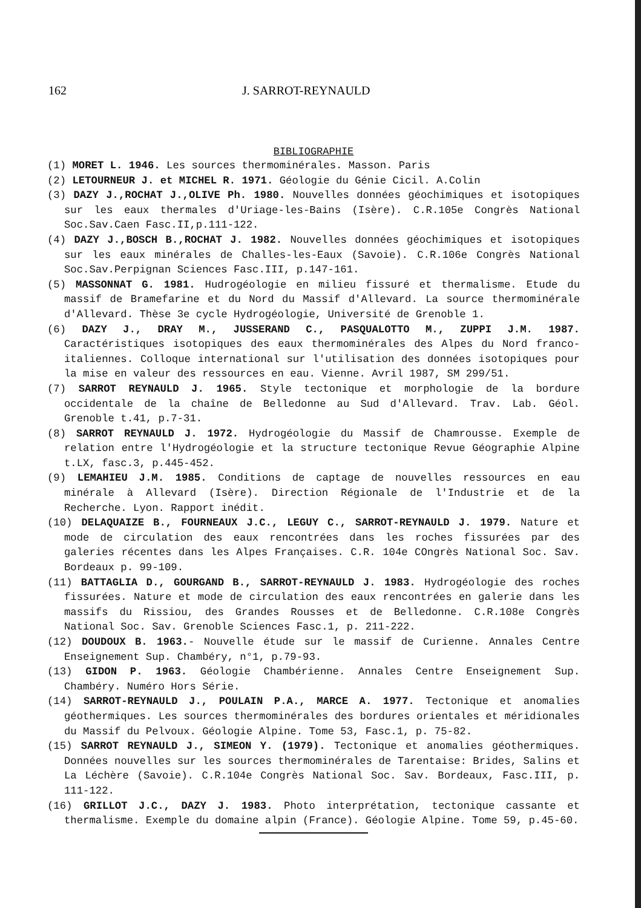162 J. SARROT-REYNAULD
BIBLIOGRAPHIE
(1) MORET L. 1946. Les sources thermominérales. Masson. Paris
(2) LETOURNEUR J. et MICHEL R. 1971. Géologie du Génie Cicil. A.Colin
(3) DAZY J.,ROCHAT J.,OLIVE Ph. 1980. Nouvelles données géochimiques et isotopiques sur les eaux thermales d'Uriage-les-Bains (Isère). C.R.105e Congrès National Soc.Sav.Caen Fasc.II,p.111-122.
(4) DAZY J.,BOSCH B.,ROCHAT J. 1982. Nouvelles données géochimiques et isotopiques sur les eaux minérales de Challes-les-Eaux (Savoie). C.R.106e Congrès National Soc.Sav.Perpignan Sciences Fasc.III, p.147-161.
(5) MASSONNAT G. 1981. Hudrogéologie en milieu fissuré et thermalisme. Etude du massif de Bramefarine et du Nord du Massif d'Allevard. La source thermominérale d'Allevard. Thèse 3e cycle Hydrogéologie, Université de Grenoble 1.
(6) DAZY J., DRAY M., JUSSERAND C., PASQUALOTTO M., ZUPPI J.M. 1987. Caractéristiques isotopiques des eaux thermominérales des Alpes du Nord franco-italiennes. Colloque international sur l'utilisation des données isotopiques pour la mise en valeur des ressources en eau. Vienne. Avril 1987, SM 299/51.
(7) SARROT REYNAULD J. 1965. Style tectonique et morphologie de la bordure occidentale de la chaîne de Belledonne au Sud d'Allevard. Trav. Lab. Géol. Grenoble t.41, p.7-31.
(8) SARROT REYNAULD J. 1972. Hydrogéologie du Massif de Chamrousse. Exemple de relation entre l'Hydrogéologie et la structure tectonique Revue Géographie Alpine t.LX, fasc.3, p.445-452.
(9) LEMAHIEU J.M. 1985. Conditions de captage de nouvelles ressources en eau minérale à Allevard (Isère). Direction Régionale de l'Industrie et de la Recherche. Lyon. Rapport inédit.
(10) DELAQUAIZE B., FOURNEAUX J.C., LEGUY C., SARROT-REYNAULD J. 1979. Nature et mode de circulation des eaux rencontrées dans les roches fissurées par des galeries récentes dans les Alpes Françaises. C.R. 104e COngrès National Soc. Sav. Bordeaux p. 99-109.
(11) BATTAGLIA D., GOURGAND B., SARROT-REYNAULD J. 1983. Hydrogéologie des roches fissurées. Nature et mode de circulation des eaux rencontrées en galerie dans les massifs du Rissiou, des Grandes Rousses et de Belledonne. C.R.108e Congrès National Soc. Sav. Grenoble Sciences Fasc.1, p. 211-222.
(12) DOUDOUX B. 1963.- Nouvelle étude sur le massif de Curienne. Annales Centre Enseignement Sup. Chambéry, n°1, p.79-93.
(13) GIDON P. 1963. Géologie Chambérienne. Annales Centre Enseignement Sup. Chambéry. Numéro Hors Série.
(14) SARROT-REYNAULD J., POULAIN P.A., MARCE A. 1977. Tectonique et anomalies géothermiques. Les sources thermominérales des bordures orientales et méridionales du Massif du Pelvoux. Géologie Alpine. Tome 53, Fasc.1, p. 75-82.
(15) SARROT REYNAULD J., SIMEON Y. (1979). Tectonique et anomalies géothermiques. Données nouvelles sur les sources thermominérales de Tarentaise: Brides, Salins et La Léchère (Savoie). C.R.104e Congrès National Soc. Sav. Bordeaux, Fasc.III, p. 111-122.
(16) GRILLOT J.C., DAZY J. 1983. Photo interprétation, tectonique cassante et thermalisme. Exemple du domaine alpin (France). Géologie Alpine. Tome 59, p.45-60.